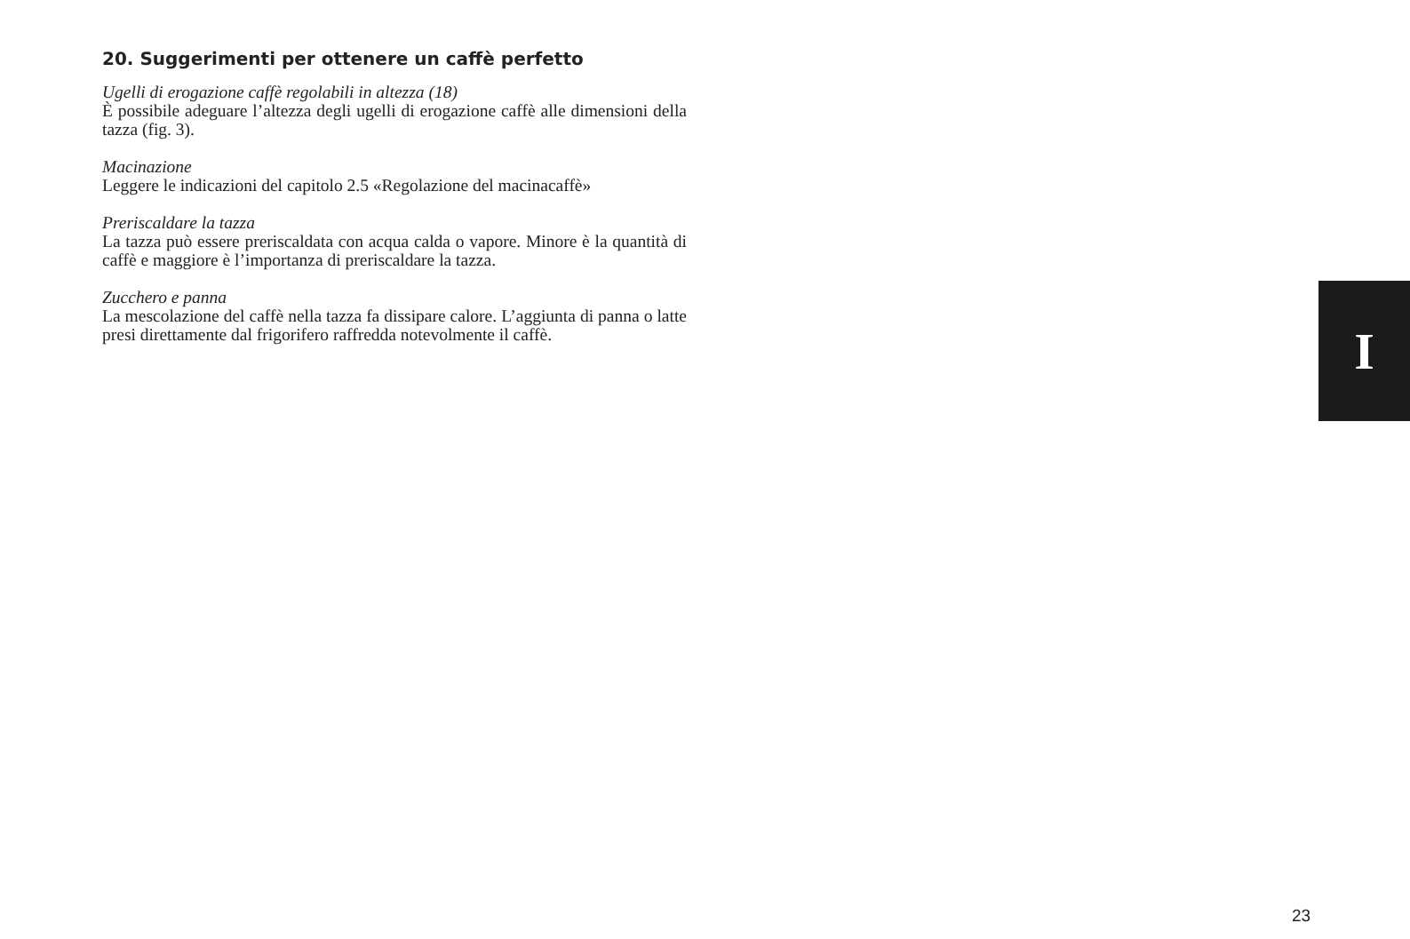20. Suggerimenti per ottenere un caffè perfetto
Ugelli di erogazione caffè regolabili in altezza (18)
È possibile adeguare l’altezza degli ugelli di erogazione caffè alle dimensioni della tazza (fig. 3).
Macinazione
Leggere le indicazioni del capitolo 2.5 «Regolazione del macinacaffè»
Preriscaldare la tazza
La tazza può essere preriscaldata con acqua calda o vapore. Minore è la quantità di caffè e maggiore è l’importanza di preriscaldare la tazza.
Zucchero e panna
La mescolazione del caffè nella tazza fa dissipare calore. L’aggiunta di panna o latte presi direttamente dal frigorifero raffredda notevolmente il caffè.
I
23